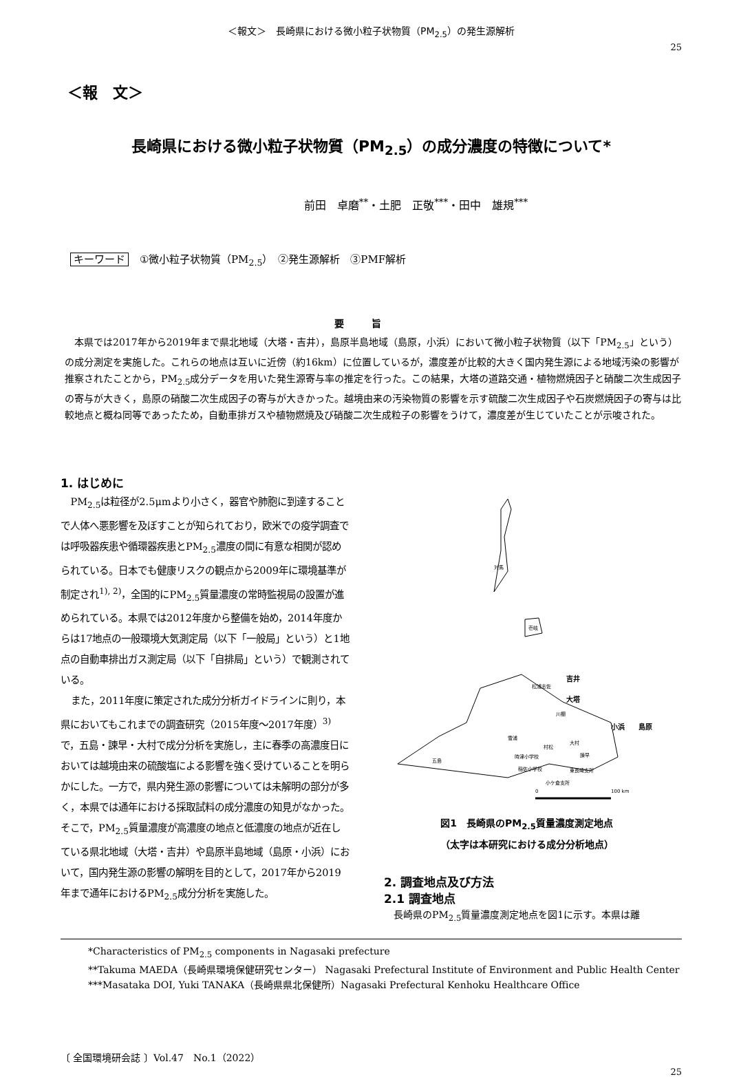＜報文＞　長崎県における微小粒子状物質（PM<sub>2.5</sub>）の発生源解析
25
＜報　文＞
長崎県における微小粒子状物質（PM<sub>2.5</sub>）の成分濃度の特徴について*
前田　卓磨<sup>**</sup>・土肥　正敬<sup>***</sup>・田中　雄規<sup>***</sup>
キーワード ①微小粒子状物質（PM<sub>2.5</sub>）　②発生源解析　③PMF解析
要旨
本県では2017年から2019年まで県北地域（大塔・吉井），島原半島地域（島原，小浜）において微小粒子状物質（以下「PM<sub>2.5</sub>」という）の成分測定を実施した。これらの地点は互いに近傍（約16km）に位置しているが，濃度差が比較的大きく国内発生源による地域汚染の影響が推察されたことから，PM<sub>2.5</sub>成分データを用いた発生源寄与率の推定を行った。この結果，大塔の道路交通・植物燃焼因子と硝酸二次生成因子の寄与が大きく，島原の硝酸二次生成因子の寄与が大きかった。越境由来の汚染物質の影響を示す硫酸二次生成因子や石炭燃焼因子の寄与は比較地点と概ね同等であったため，自動車排ガスや植物燃焼及び硝酸二次生成粒子の影響をうけて，濃度差が生じていたことが示唆された。
1. はじめに
PM<sub>2.5</sub>は粒径が2.5μmより小さく，器官や肺胞に到達することで人体へ悪影響を及ぼすことが知られており，欧米での疫学調査では呼吸器疾患や循環器疾患とPM<sub>2.5</sub>濃度の間に有意な相関が認められている。日本でも健康リスクの観点から2009年に環境基準が制定され<sup>1), 2)</sup>，全国的にPM<sub>2.5</sub>質量濃度の常時監視局の設置が進められている。本県では2012年度から整備を始め，2014年度からは17地点の一般環境大気測定局（以下「一般局」という）と1地点の自動車排出ガス測定局（以下「自排局」という）で観測されている。
また，2011年度に策定された成分分析ガイドラインに則り，本県においてもこれまでの調査研究（2015年度～2017年度）<sup>3)</sup>で，五島・諫早・大村で成分分析を実施し，主に春季の高濃度日においては越境由来の硫酸塩による影響を強く受けていることを明らかにした。一方で，県内発生源の影響については未解明の部分が多く，本県では通年における採取試料の成分濃度の知見がなかった。そこで，PM<sub>2.5</sub>質量濃度が高濃度の地点と低濃度の地点が近在している県北地域（大塔・吉井）や島原半島地域（島原・小浜）において，国内発生源の影響の解明を目的として，2017年から2019年まで通年におけるPM<sub>2.5</sub>成分分析を実施した。
対馬
壱岐
松浦志佐
吉井
大塔
川棚
小浜
島原
雪浦
村松
大村
諫早
時津小学校
稲佐小学校
東長崎支所
小ケ倉支所
五島
0
100 km
図1　長崎県のPM<sub>2.5</sub>質量濃度測定地点
（太字は本研究における成分分析地点）
2. 調査地点及び方法
2.1 調査地点
長崎県のPM<sub>2.5</sub>質量濃度測定地点を図1に示す。本県は離
*Characteristics of PM<sub>2.5</sub> components in Nagasaki prefecture
**Takuma MAEDA（長崎県環境保健研究センター） Nagasaki Prefectural Institute of Environment and Public Health Center
***Masataka DOI, Yuki TANAKA（長崎県県北保健所）Nagasaki Prefectural Kenhoku Healthcare Office
〔 全国環境研会誌 〕Vol.47　No.1（2022）
25